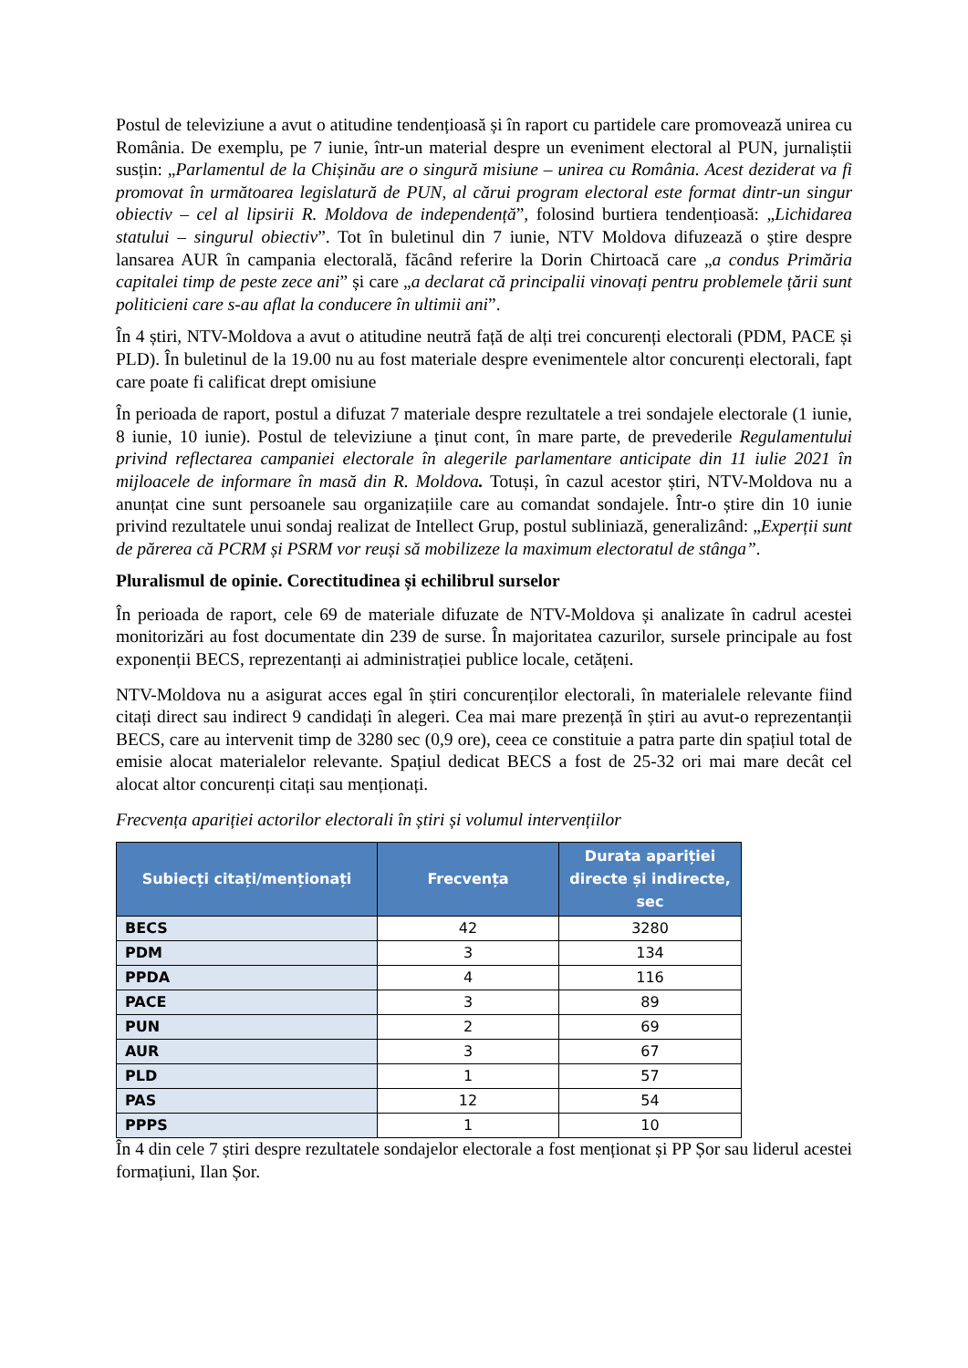Postul de televiziune a avut o atitudine tendențioasă și în raport cu partidele care promovează unirea cu România. De exemplu, pe 7 iunie, într-un material despre un eveniment electoral al PUN, jurnaliștii susțin: „Parlamentul de la Chișinău are o singură misiune – unirea cu România. Acest deziderat va fi promovat în următoarea legislatură de PUN, al cărui program electoral este format dintr-un singur obiectiv – cel al lipsirii R. Moldova de independență”, folosind burtiera tendențioasă: „Lichidarea statului – singurul obiectiv”. Tot în buletinul din 7 iunie, NTV Moldova difuzează o știre despre lansarea AUR în campania electorală, făcând referire la Dorin Chirtoacă care „a condus Primăria capitalei timp de peste zece ani” și care „a declarat că principalii vinovați pentru problemele țării sunt politicieni care s-au aflat la conducere în ultimii ani”.
În 4 știri, NTV-Moldova a avut o atitudine neutră față de alți trei concurenți electorali (PDM, PACE și PLD). În buletinul de la 19.00 nu au fost materiale despre evenimentele altor concurenți electorali, fapt care poate fi calificat drept omisiune
În perioada de raport, postul a difuzat 7 materiale despre rezultatele a trei sondajele electorale (1 iunie, 8 iunie, 10 iunie). Postul de televiziune a ținut cont, în mare parte, de prevederile Regulamentului privind reflectarea campaniei electorale în alegerile parlamentare anticipate din 11 iulie 2021 în mijloacele de informare în masă din R. Moldova. Totuși, în cazul acestor știri, NTV-Moldova nu a anunțat cine sunt persoanele sau organizațiile care au comandat sondajele. Într-o știre din 10 iunie privind rezultatele unui sondaj realizat de Intellect Grup, postul subliniază, generalizând: „Experții sunt de părerea că PCRM și PSRM vor reuși să mobilizeze la maximum electoratul de stânga”.
Pluralismul de opinie. Corectitudinea și echilibrul surselor
În perioada de raport, cele 69 de materiale difuzate de NTV-Moldova și analizate în cadrul acestei monitorizări au fost documentate din 239 de surse. În majoritatea cazurilor, sursele principale au fost exponenții BECS, reprezentanți ai administrației publice locale, cetățeni.
NTV-Moldova nu a asigurat acces egal în știri concurenților electorali, în materialele relevante fiind citați direct sau indirect 9 candidați în alegeri. Cea mai mare prezență în știri au avut-o reprezentanții BECS, care au intervenit timp de 3280 sec (0,9 ore), ceea ce constituie a patra parte din spațiul total de emisie alocat materialelor relevante. Spațiul dedicat BECS a fost de 25-32 ori mai mare decât cel alocat altor concurenți citați sau menționați.
Frecvența apariției actorilor electorali în știri și volumul intervențiilor
| Subiecți citați/menționați | Frecvența | Durata apariției directe și indirecte, sec |
| --- | --- | --- |
| BECS | 42 | 3280 |
| PDM | 3 | 134 |
| PPDA | 4 | 116 |
| PACE | 3 | 89 |
| PUN | 2 | 69 |
| AUR | 3 | 67 |
| PLD | 1 | 57 |
| PAS | 12 | 54 |
| PPPS | 1 | 10 |
În 4 din cele 7 știri despre rezultatele sondajelor electorale a fost menționat și PP Șor sau liderul acestei formațiuni, Ilan Șor.